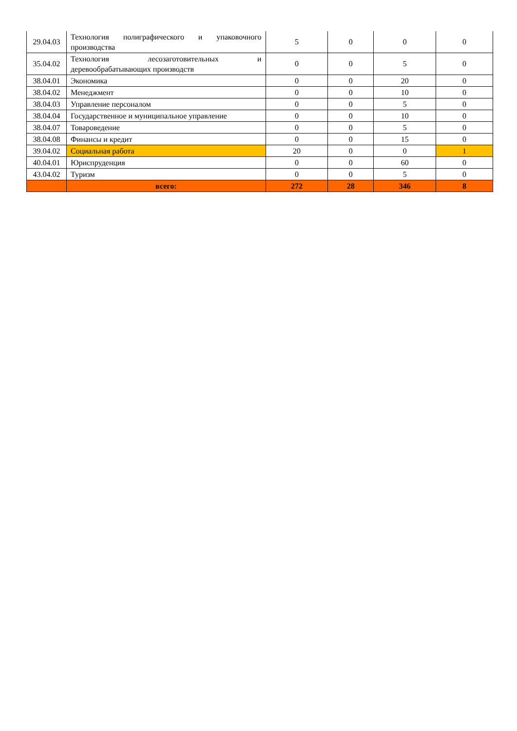| 29.04.03 | Технология полиграфического и упаковочного производства | 5 | 0 | 0 | 0 |
| 35.04.02 | Технология лесозаготовительных и деревообрабатывающих производств | 0 | 0 | 5 | 0 |
| 38.04.01 | Экономика | 0 | 0 | 20 | 0 |
| 38.04.02 | Менеджмент | 0 | 0 | 10 | 0 |
| 38.04.03 | Управление персоналом | 0 | 0 | 5 | 0 |
| 38.04.04 | Государственное и муниципальное управление | 0 | 0 | 10 | 0 |
| 38.04.07 | Товароведение | 0 | 0 | 5 | 0 |
| 38.04.08 | Финансы и кредит | 0 | 0 | 15 | 0 |
| 39.04.02 | Социальная работа | 20 | 0 | 0 | 1 |
| 40.04.01 | Юриспруденция | 0 | 0 | 60 | 0 |
| 43.04.02 | Туризм | 0 | 0 | 5 | 0 |
| | всего: | 272 | 28 | 346 | 8 |